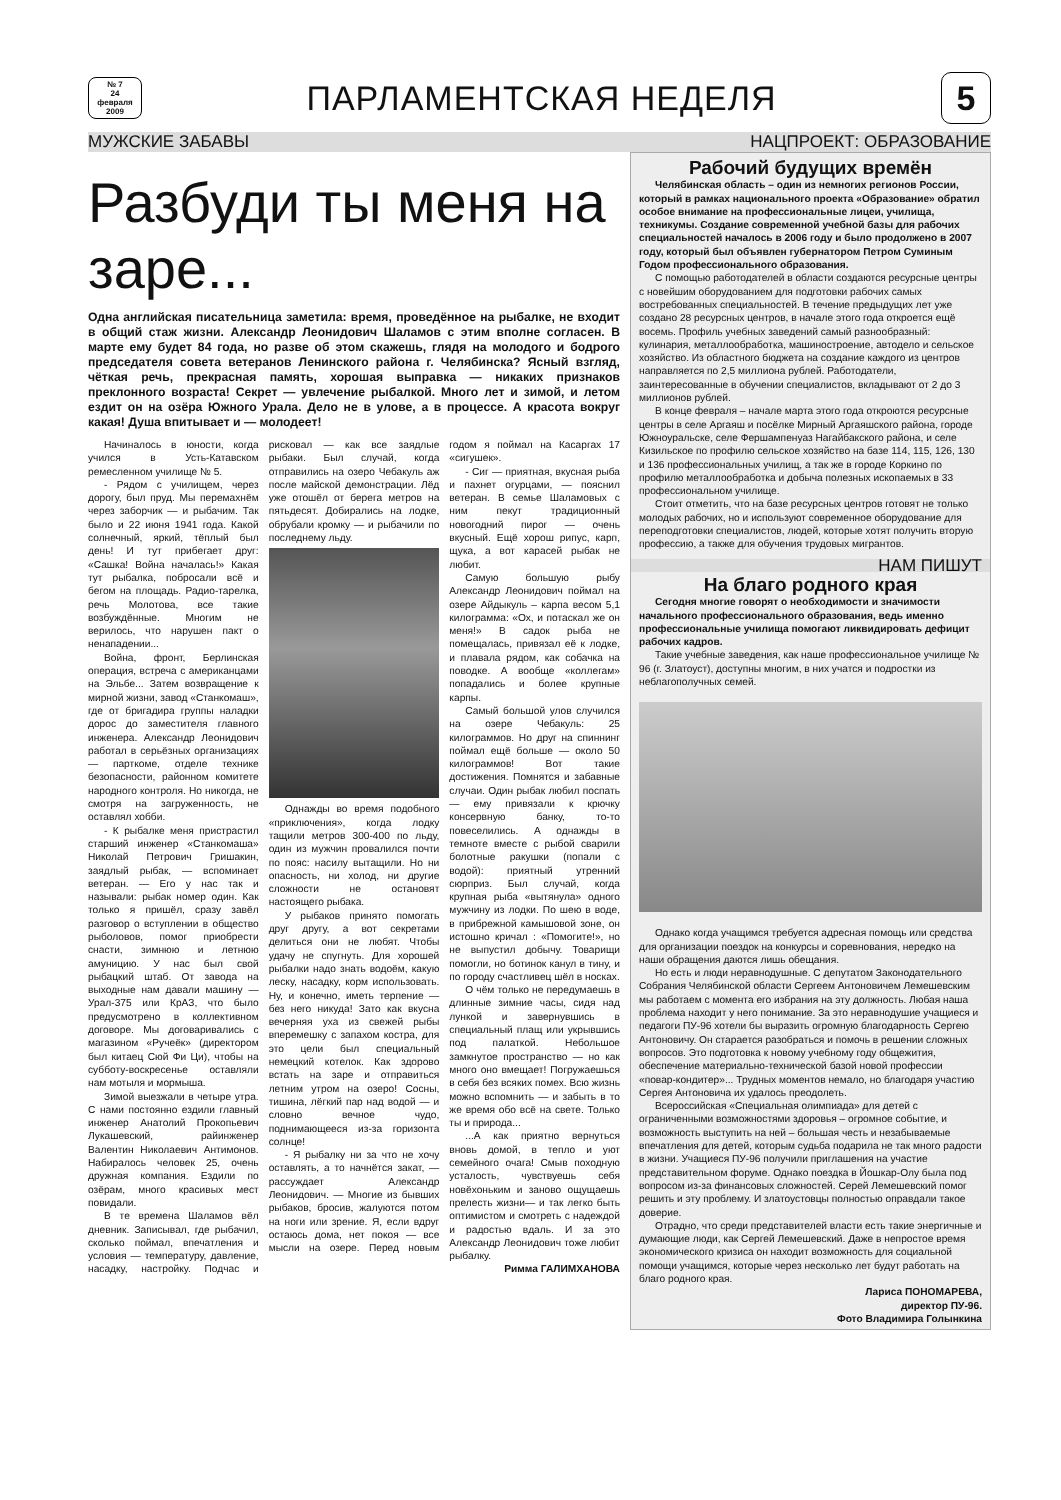№ 7
24
февраля
2009
ПАРЛАМЕНТСКАЯ НЕДЕЛЯ
5
МУЖСКИЕ ЗАБАВЫ НАЦПРОЕКТ: ОБРАЗОВАНИЕ
Разбуди ты меня на заре...
Одна английская писательница заметила: время, проведённое на рыбалке, не входит в общий стаж жизни. Александр Леонидович Шаламов с этим вполне согласен. В марте ему будет 84 года, но разве об этом скажешь, глядя на молодого и бодрого председателя совета ветеранов Ленинского района г. Челябинска? Ясный взгляд, чёткая речь, прекрасная память, хорошая выправка — никаких признаков преклонного возраста! Секрет — увлечение рыбалкой. Много лет и зимой, и летом ездит он на озёра Южного Урала. Дело не в улове, а в процессе. А красота вокруг какая! Душа впитывает и — молодеет!
Начиналось в юности, когда учился в Усть-Катавском ремесленном училище № 5.
- Рядом с училищем, через дорогу, был пруд. Мы перемахнём через заборчик — и рыбачим. Так было и 22 июня 1941 года. Какой солнечный, яркий, тёплый был день! И тут прибегает друг: «Сашка! Война началась!» Какая тут рыбалка, побросали всё и бегом на площадь. Радио-тарелка, речь Молотова, все такие возбуждённые. Многим не верилось, что нарушен пакт о ненападении...
Война, фронт, Берлинская операция, встреча с американцами на Эльбе... Затем возвращение к мирной жизни, завод «Станкомаш», где от бригадира группы наладки дорос до заместителя главного инженера. Александр Леонидович работал в серьёзных организациях — парткоме, отделе технике безопасности, районном комитете народного контроля. Но никогда, не смотря на загруженность, не оставлял хобби.
- К рыбалке меня пристрастил старший инженер «Станкомаша» Николай Петрович Гришакин, заядлый рыбак, — вспоминает ветеран. — Его у нас так и называли: рыбак номер один. Как только я пришёл, сразу завёл разговор о вступлении в общество рыболовов, помог приобрести снасти, зимнюю и летнюю амуницию. У нас был свой рыбацкий штаб. От завода на выходные нам давали машину — Урал-375 или КрАЗ, что было предусмотрено в коллективном договоре. Мы договаривались с магазином «Ручеёк» (директором был китаец Сюй Фи Ци), чтобы на субботу-воскресенье оставляли нам мотыля и мормыша.
Зимой выезжали в четыре утра. С нами постоянно ездили главный инженер Анатолий Прокопьевич Лукашевский, райинженер Валентин Николаевич Антимонов. Набиралось человек 25, очень дружная компания. Ездили по озёрам, много красивых мест повидали.
В те времена Шаламов вёл дневник. Записывал, где рыбачил, сколько поймал, впечатления и условия — температуру, давление, насадку, настройку. Подчас и рисковал — как все заядлые рыбаки. Был случай, когда отправились на озеро Чебакуль аж после майской демонстрации. Лёд уже отошёл от берега метров на пятьдесят. Добирались на лодке, обрубали кромку — и рыбачили по последнему льду.
Однажды во время подобного «приключения», когда лодку тащили метров 300-400 по льду, один из мужчин провалился почти по пояс: насилу вытащили. Но ни опасность, ни холод, ни другие сложности не остановят настоящего рыбака.
У рыбаков принято помогать друг другу, а вот секретами делиться они не любят. Чтобы удачу не спугнуть. Для хорошей рыбалки надо знать водоём, какую леску, насадку, корм использовать. Ну, и конечно, иметь терпение — без него никуда! Зато как вкусна вечерняя уха из свежей рыбы вперемешку с запахом костра, для это цели был специальный немецкий котелок. Как здорово встать на заре и отправиться летним утром на озеро! Сосны, тишина, лёгкий пар над водой — и словно вечное чудо, поднимающееся из-за горизонта солнце!
- Я рыбалку ни за что не хочу оставлять, а то начнётся закат, — рассуждает Александр Леонидович. — Многие из бывших рыбаков, бросив, жалуются потом на ноги или зрение. Я, если вдруг остаюсь дома, нет покоя — все мысли на озере. Перед новым годом я поймал на Касаргах 17 «сигушек».
- Сиг — приятная, вкусная рыба и пахнет огурцами, — пояснил ветеран. В семье Шаламовых с ним пекут традиционный новогодний пирог — очень вкусный. Ещё хорош рипус, карп, щука, а вот карасей рыбак не любит.
Самую большую рыбу Александр Леонидович поймал на озере Айдыкуль – карпа весом 5,1 килограмма: «Ох, и потаскал же он меня!» В садок рыба не помещалась, привязал её к лодке, и плавала рядом, как собачка на поводке. А вообще «коллегам» попадались и более крупные карпы.
Самый большой улов случился на озере Чебакуль: 25 килограммов. Но друг на спиннинг поймал ещё больше — около 50 килограммов! Вот такие достижения. Помнятся и забавные случаи. Один рыбак любил поспать — ему привязали к крючку консервную банку, то-то повеселились. А однажды в темноте вместе с рыбой сварили болотные ракушки (попали с водой): приятный утренний сюрприз. Был случай, когда крупная рыба «вытянула» одного мужчину из лодки. По шею в воде, в прибрежной камышовой зоне, он истошно кричал : «Помогите!», но не выпустил добычу. Товарищи помогли, но ботинок канул в тину, и по городу счастливец шёл в носках.
О чём только не передумаешь в длинные зимние часы, сидя над лункой и завернувшись в специальный плащ или укрывшись под палаткой. Небольшое замкнутое пространство — но как много оно вмещает! Погружаешься в себя без всяких помех. Всю жизнь можно вспомнить — и забыть в то же время обо всё на свете. Только ты и природа...
...А как приятно вернуться вновь домой, в тепло и уют семейного очага! Смыв походную усталость, чувствуешь себя новёхоньким и заново ощущаешь прелесть жизни— и так легко быть оптимистом и смотреть с надеждой и радостью вдаль. И за это Александр Леонидович тоже любит рыбалку.
Римма ГАЛИМХАНОВА
Рабочий будущих времён
Челябинская область – один из немногих регионов России, который в рамках национального проекта «Образование» обратил особое внимание на профессиональные лицеи, училища, техникумы. Создание современной учебной базы для рабочих специальностей началось в 2006 году и было продолжено в 2007 году, который был объявлен губернатором Петром Суминым Годом профессионального образования.
С помощью работодателей в области создаются ресурсные центры с новейшим оборудованием для подготовки рабочих самых востребованных специальностей. В течение предыдущих лет уже создано 28 ресурсных центров, в начале этого года откроется ещё восемь. Профиль учебных заведений самый разнообразный: кулинария, металлообработка, машиностроение, автодело и сельское хозяйство. Из областного бюджета на создание каждого из центров направляется по 2,5 миллиона рублей. Работодатели, заинтересованные в обучении специалистов, вкладывают от 2 до 3 миллионов рублей.
В конце февраля – начале марта этого года откроются ресурсные центры в селе Аргаяш и посёлке Мирный Аргаяшского района, городе Южноуральске, селе Фершампенуаз Нагайбакского района, и селе Кизильское по профилю сельское хозяйство на базе 114, 115, 126, 130 и 136 профессиональных училищ, а так же в городе Коркино по профилю металлообработка и добыча полезных ископаемых в 33 профессиональном училище.
Стоит отметить, что на базе ресурсных центров готовят не только молодых рабочих, но и используют современное оборудование для переподготовки специалистов, людей, которые хотят получить вторую профессию, а также для обучения трудовых мигрантов.
НАМ ПИШУТ
На благо родного края
Сегодня многие говорят о необходимости и значимости начального профессионального образования, ведь именно профессиональные училища помогают ликвидировать дефицит рабочих кадров.
Такие учебные заведения, как наше профессиональное училище № 96 (г. Златоуст), доступны многим, в них учатся и подростки из неблагополучных семей.
Однако когда учащимся требуется адресная помощь или средства для организации поездок на конкурсы и соревнования, нередко на наши обращения даются лишь обещания.
Но есть и люди неравнодушные. С депутатом Законодательного Собрания Челябинской области Сергеем Антоновичем Лемешевским мы работаем с момента его избрания на эту должность. Любая наша проблема находит у него понимание. За это неравнодушие учащиеся и педагоги ПУ-96 хотели бы выразить огромную благодарность Сергею Антоновичу. Он старается разобраться и помочь в решении сложных вопросов. Это подготовка к новому учебному году общежития, обеспечение материально-технической базой новой профессии «повар-кондитер»... Трудных моментов немало, но благодаря участию Сергея Антоновича их удалось преодолеть.
Всероссийская «Специальная олимпиада» для детей с ограниченными возможностями здоровья – огромное событие, и возможность выступить на ней – большая честь и незабываемые впечатления для детей, которым судьба подарила не так много радости в жизни. Учащиеся ПУ-96 получили приглашения на участие представительном форуме. Однако поездка в Йошкар-Олу была под вопросом из-за финансовых сложностей. Серей Лемешевский помог решить и эту проблему. И златоустовцы полностью оправдали такое доверие.
Отрадно, что среди представителей власти есть такие энергичные и думающие люди, как Сергей Лемешевский. Даже в непростое время экономического кризиса он находит возможность для социальной помощи учащимся, которые через несколько лет будут работать на благо родного края.
Лариса ПОНОМАРЕВА,
директор ПУ-96.
Фото Владимира Голынкина